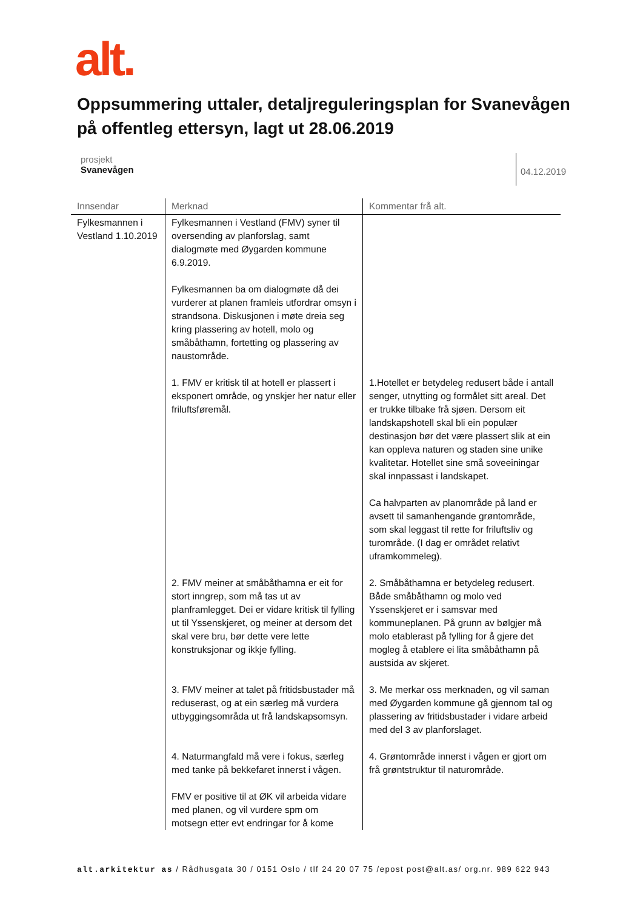alt.
Oppsummering uttaler, detaljreguleringsplan for Svanevågen på offentleg ettersyn, lagt ut 28.06.2019
prosjekt
Svanevågen
04.12.2019
| Innsendar | Merknad | Kommentar frå alt. |
| --- | --- | --- |
| Fylkesmannen i Vestland 1.10.2019 | Fylkesmannen i Vestland (FMV) syner til oversending av planforslag, samt dialogmøte med Øygarden kommune 6.9.2019. Fylkesmannen ba om dialogmøte då dei vurderer at planen framleis utfordrar omsyn i strandsona. Diskusjonen i møte dreia seg kring plassering av hotell, molo og småbåthamn, fortetting og plassering av naustområde. | |
| | 1. FMV er kritisk til at hotell er plassert i eksponert område, og ynskjer her natur eller friluftsføremål. | 1.Hotellet er betydeleg redusert både i antall senger, utnytting og formålet sitt areal. Det er trukke tilbake frå sjøen. Dersom eit landskapshotell skal bli ein populær destinasjon bør det være plassert slik at ein kan oppleva naturen og staden sine unike kvalitetar. Hotellet sine små soveeiningar skal innpassast i landskapet. Ca halvparten av planområde på land er avsett til samanhengande grøntområde, som skal leggast til rette for friluftsliv og turområde. (I dag er området relativt uframkommeleg). |
| | 2. FMV meiner at småbåthamna er eit for stort inngrep, som må tas ut av planframlegget. Dei er vidare kritisk til fylling ut til Yssenskjeret, og meiner at dersom det skal vere bru, bør dette vere lette konstruksjonar og ikkje fylling. | 2. Småbåthamna er betydeleg redusert. Både småbåthamn og molo ved Yssenskjeret er i samsvar med kommuneplanen. På grunn av bølgjer må molo etablerast på fylling for å gjere det mogleg å etablere ei lita småbåthamn på austsida av skjeret. |
| | 3. FMV meiner at talet på fritidsbustader må reduserast, og at ein særleg må vurdera utbyggingsområda ut frå landskapsomsyn. | 3. Me merkar oss merknaden, og vil saman med Øygarden kommune gå gjennom tal og plassering av fritidsbustader i vidare arbeid med del 3 av planforslaget. |
| | 4. Naturmangfald må vere i fokus, særleg med tanke på bekkefaret innerst i vågen. FMV er positive til at ØK vil arbeida vidare med planen, og vil vurdere spm om motsegn etter evt endringar for å kome | 4. Grøntområde innerst i vågen er gjort om frå grøntstruktur til naturområde. |
alt.arkitektur as / Rådhusgata 30 / 0151 Oslo / tlf 24 20 07 75 /epost post@alt.as/ org.nr. 989 622 943